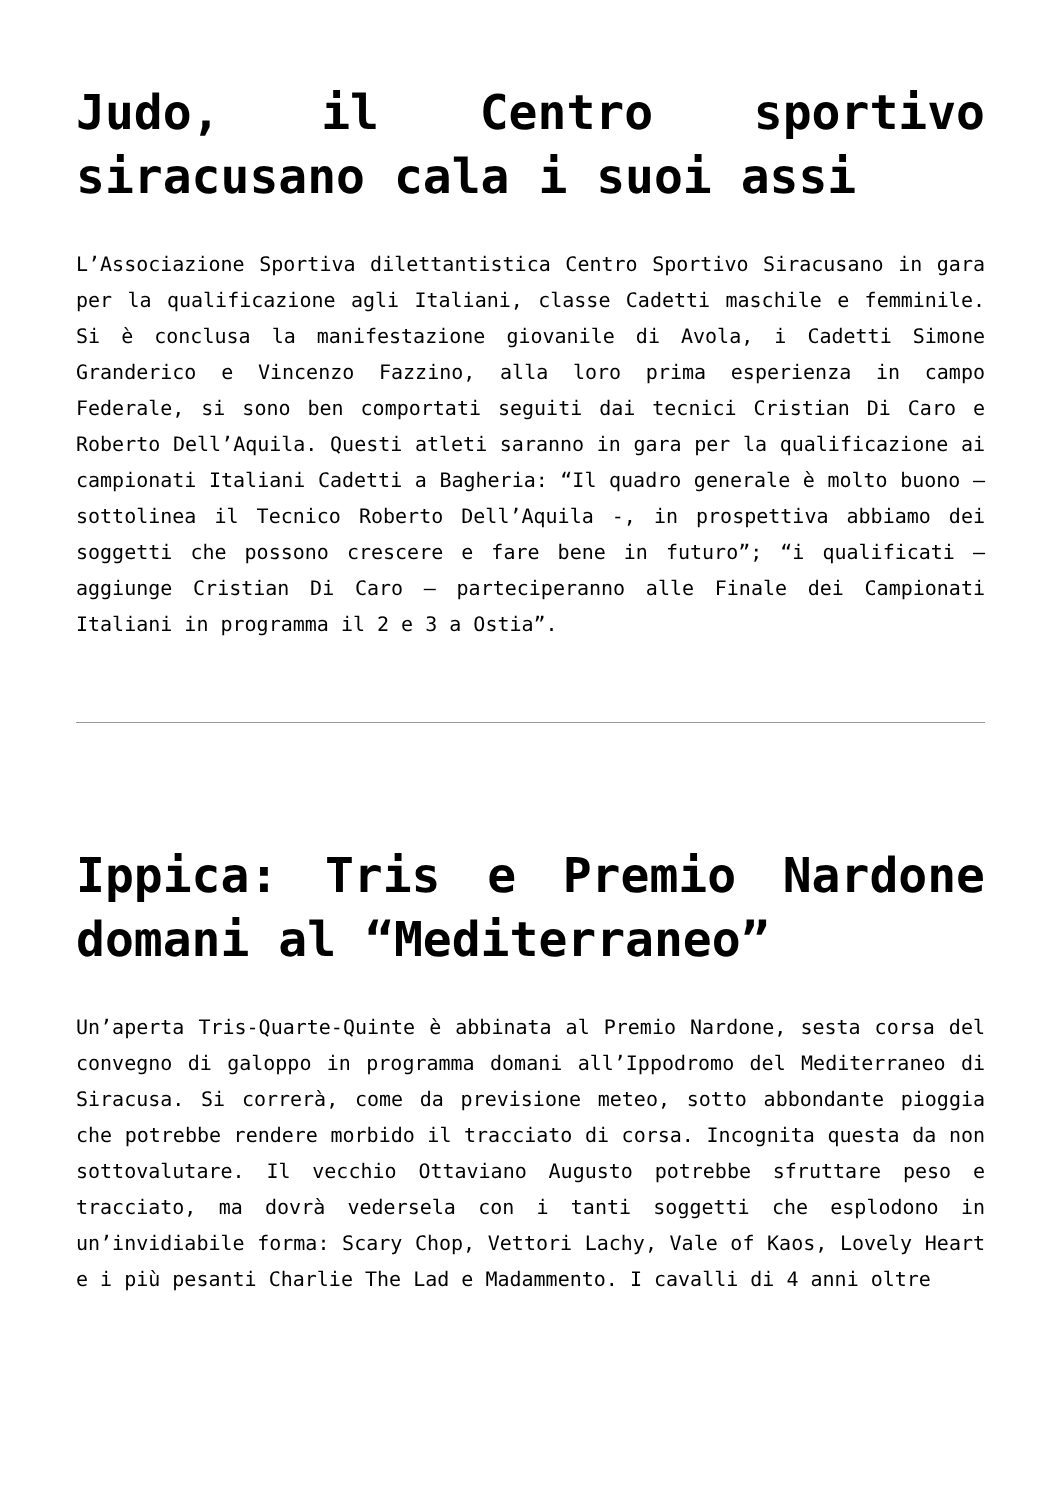Judo, il Centro sportivo siracusano cala i suoi assi
L’Associazione Sportiva dilettantistica Centro Sportivo Siracusano in gara per la qualificazione agli Italiani, classe Cadetti maschile e femminile. Si è conclusa la manifestazione giovanile di Avola, i Cadetti Simone Granderico e Vincenzo Fazzino, alla loro prima esperienza in campo Federale, si sono ben comportati seguiti dai tecnici Cristian Di Caro e Roberto Dell’Aquila. Questi atleti saranno in gara per la qualificazione ai campionati Italiani Cadetti a Bagheria: “Il quadro generale è molto buono – sottolinea il Tecnico Roberto Dell’Aquila -, in prospettiva abbiamo dei soggetti che possono crescere e fare bene in futuro”; “i qualificati – aggiunge Cristian Di Caro – parteciperanno alle Finale dei Campionati Italiani in programma il 2 e 3 a Ostia”.
Ippica: Tris e Premio Nardone domani al “Mediterraneo”
Un’aperta Tris-Quarte-Quinte è abbinata al Premio Nardone, sesta corsa del convegno di galoppo in programma domani all’Ippodromo del Mediterraneo di Siracusa. Si correrà, come da previsione meteo, sotto abbondante pioggia che potrebbe rendere morbido il tracciato di corsa. Incognita questa da non sottovalutare. Il vecchio Ottaviano Augusto potrebbe sfruttare peso e tracciato, ma dovrà vedersela con i tanti soggetti che esplodono in un’invidiabile forma: Scary Chop, Vettori Lachy, Vale of Kaos, Lovely Heart e i più pesanti Charlie The Lad e Madammento. I cavalli di 4 anni oltre